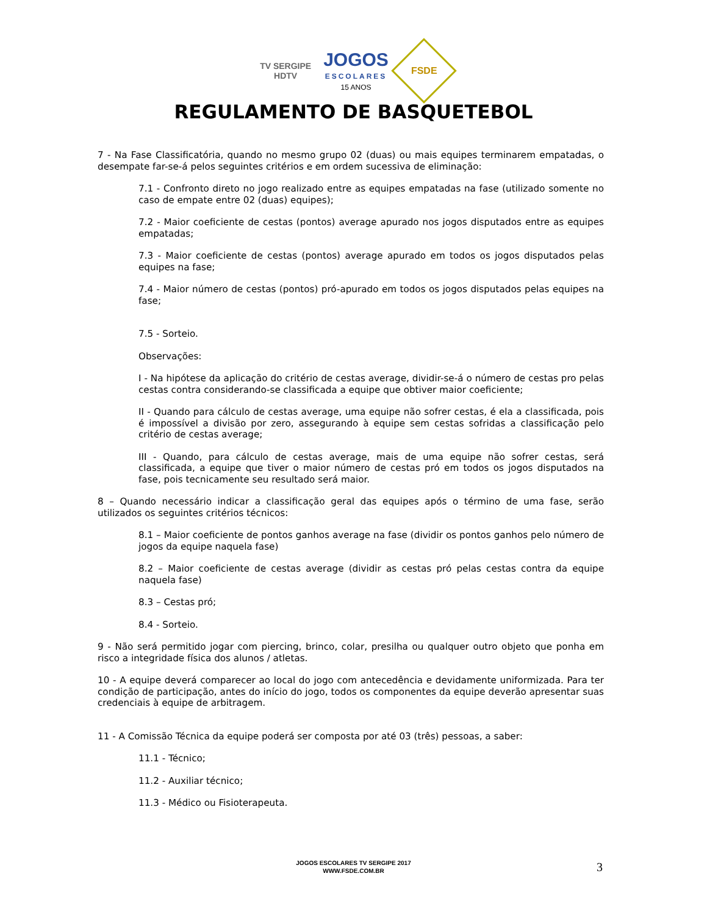TV SERGIPE
HDTV
JOGOS
ESCOLARES
15 ANOS
FSDE
REGULAMENTO DE BASQUETEBOL
7 - Na Fase Classificatória, quando no mesmo grupo 02 (duas) ou mais equipes terminarem empatadas, o desempate far-se-á pelos seguintes critérios e em ordem sucessiva de eliminação:
7.1 - Confronto direto no jogo realizado entre as equipes empatadas na fase (utilizado somente no caso de empate entre 02 (duas) equipes);
7.2 - Maior coeficiente de cestas (pontos) average apurado nos jogos disputados entre as equipes empatadas;
7.3 - Maior coeficiente de cestas (pontos) average apurado em todos os jogos disputados pelas equipes na fase;
7.4 - Maior número de cestas (pontos) pró-apurado em todos os jogos disputados pelas equipes na fase;
7.5 - Sorteio.
Observações:
I - Na hipótese da aplicação do critério de cestas average, dividir-se-á o número de cestas pro pelas cestas contra considerando-se classificada a equipe que obtiver maior coeficiente;
II - Quando para cálculo de cestas average, uma equipe não sofrer cestas, é ela a classificada, pois é impossível a divisão por zero, assegurando à equipe sem cestas sofridas a classificação pelo critério de cestas average;
III - Quando, para cálculo de cestas average, mais de uma equipe não sofrer cestas, será classificada, a equipe que tiver o maior número de cestas pró em todos os jogos disputados na fase, pois tecnicamente seu resultado será maior.
8 – Quando necessário indicar a classificação geral das equipes após o término de uma fase, serão utilizados os seguintes critérios técnicos:
8.1 – Maior coeficiente de pontos ganhos average na fase (dividir os pontos ganhos pelo número de jogos da equipe naquela fase)
8.2 – Maior coeficiente de cestas average (dividir as cestas pró pelas cestas contra da equipe naquela fase)
8.3 – Cestas pró;
8.4 - Sorteio.
9 - Não será permitido jogar com piercing, brinco, colar, presilha ou qualquer outro objeto que ponha em risco a integridade física dos alunos / atletas.
10 - A equipe deverá comparecer ao local do jogo com antecedência e devidamente uniformizada. Para ter condição de participação, antes do início do jogo, todos os componentes da equipe deverão apresentar suas credenciais à equipe de arbitragem.
11 - A Comissão Técnica da equipe poderá ser composta por até 03 (três) pessoas, a saber:
11.1 - Técnico;
11.2 - Auxiliar técnico;
11.3 - Médico ou Fisioterapeuta.
JOGOS ESCOLARES TV SERGIPE 2017
WWW.FSDE.COM.BR
3